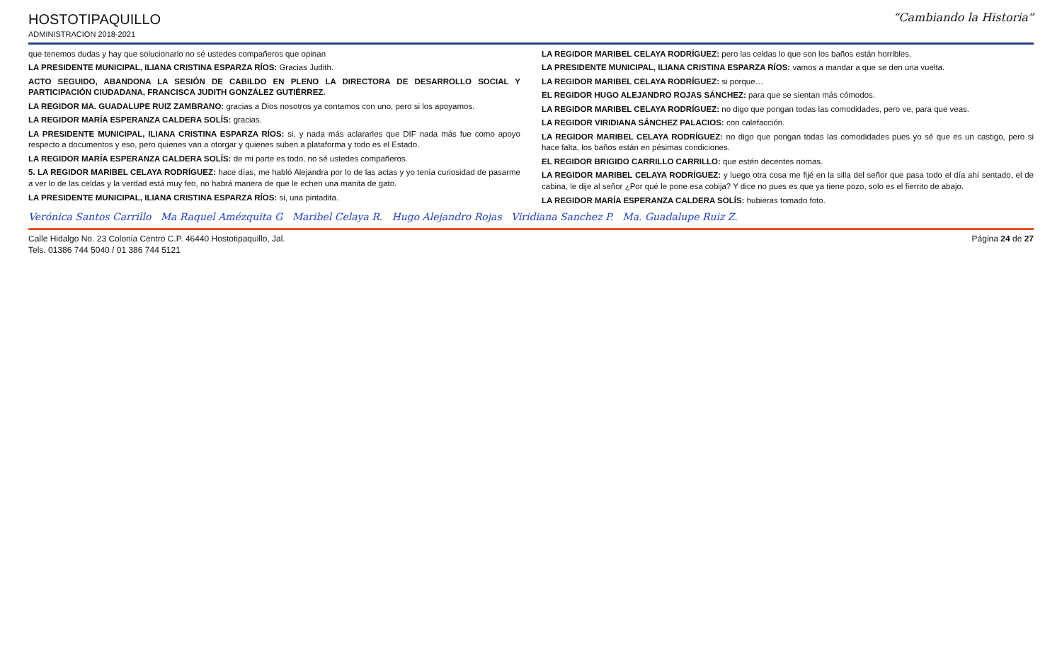HOSTOTIPAQUILLO
ADMINISTRACION 2018-2021
“Cambiando la Historia”
que tenemos dudas y hay que solucionarlo no sé ustedes compañeros que opinan
LA PRESIDENTE MUNICIPAL, ILIANA CRISTINA ESPARZA RÍOS: Gracias Judith.
ACTO SEGUIDO, ABANDONA LA SESIÓN DE CABILDO EN PLENO LA DIRECTORA DE DESARROLLO SOCIAL Y PARTICIPACIÓN CIUDADANA, FRANCISCA JUDITH GONZÁLEZ GUTIÉRREZ.
LA REGIDOR MA. GUADALUPE RUIZ ZAMBRANO: gracias a Dios nosotros ya contamos con uno, pero si los apoyamos.
LA REGIDOR MARÍA ESPERANZA CALDERA SOLÍS: gracias.
LA PRESIDENTE MUNICIPAL, ILIANA CRISTINA ESPARZA RÍOS: si, y nada más aclararles que DIF nada más fue como apoyo respecto a documentos y eso, pero quienes van a otorgar y quienes suben a plataforma y todo es el Estado.
LA REGIDOR MARÍA ESPERANZA CALDERA SOLÍS: de mi parte es todo, no sé ustedes compañeros.
5. LA REGIDOR MARIBEL CELAYA RODRÍGUEZ: hace días, me habló Alejandra por lo de las actas y yo tenía curiosidad de pasarme a ver lo de las celdas y la verdad está muy feo, no habrá manera de que le echen una manita de gato.
LA PRESIDENTE MUNICIPAL, ILIANA CRISTINA ESPARZA RÍOS: si, una pintadita.
LA REGIDOR MARIBEL CELAYA RODRÍGUEZ: pero las celdas lo que son los baños están horribles.
LA PRESIDENTE MUNICIPAL, ILIANA CRISTINA ESPARZA RÍOS: vamos a mandar a que se den una vuelta.
LA REGIDOR MARIBEL CELAYA RODRÍGUEZ: si porque…
EL REGIDOR HUGO ALEJANDRO ROJAS SÁNCHEZ: para que se sientan más cómodos.
LA REGIDOR MARIBEL CELAYA RODRÍGUEZ: no digo que pongan todas las comodidades, pero ve, para que veas.
LA REGIDOR VIRIDIANA SÁNCHEZ PALACIOS: con calefacción.
LA REGIDOR MARIBEL CELAYA RODRÍGUEZ: no digo que pongan todas las comodidades pues yo sé que es un castigo, pero si hace falta, los baños están en pésimas condiciones.
EL REGIDOR BRIGIDO CARRILLO CARRILLO: que estén decentes nomas.
LA REGIDOR MARIBEL CELAYA RODRÍGUEZ: y luego otra cosa me fijé en la silla del señor que pasa todo el día ahí sentado, el de cabina, le dije al señor ¿Por qué le pone esa cobija? Y dice no pues es que ya tiene pozo, solo es el fierrito de abajo.
LA REGIDOR MARÍA ESPERANZA CALDERA SOLÍS: hubieras tomado foto.
Verónica Santos Carrillo Ma Raquel Amézquita G Maribel Celaya R. Hugo Alejandro Rojas Viridiana Sanchez P. Ma. Guadalupe Ruiz Z.
Calle Hidalgo No. 23 Colonia Centro C.P. 46440 Hostotipaquillo, Jal.
Tels. 01386 744 5040 / 01 386 744 5121
Página 24 de 27